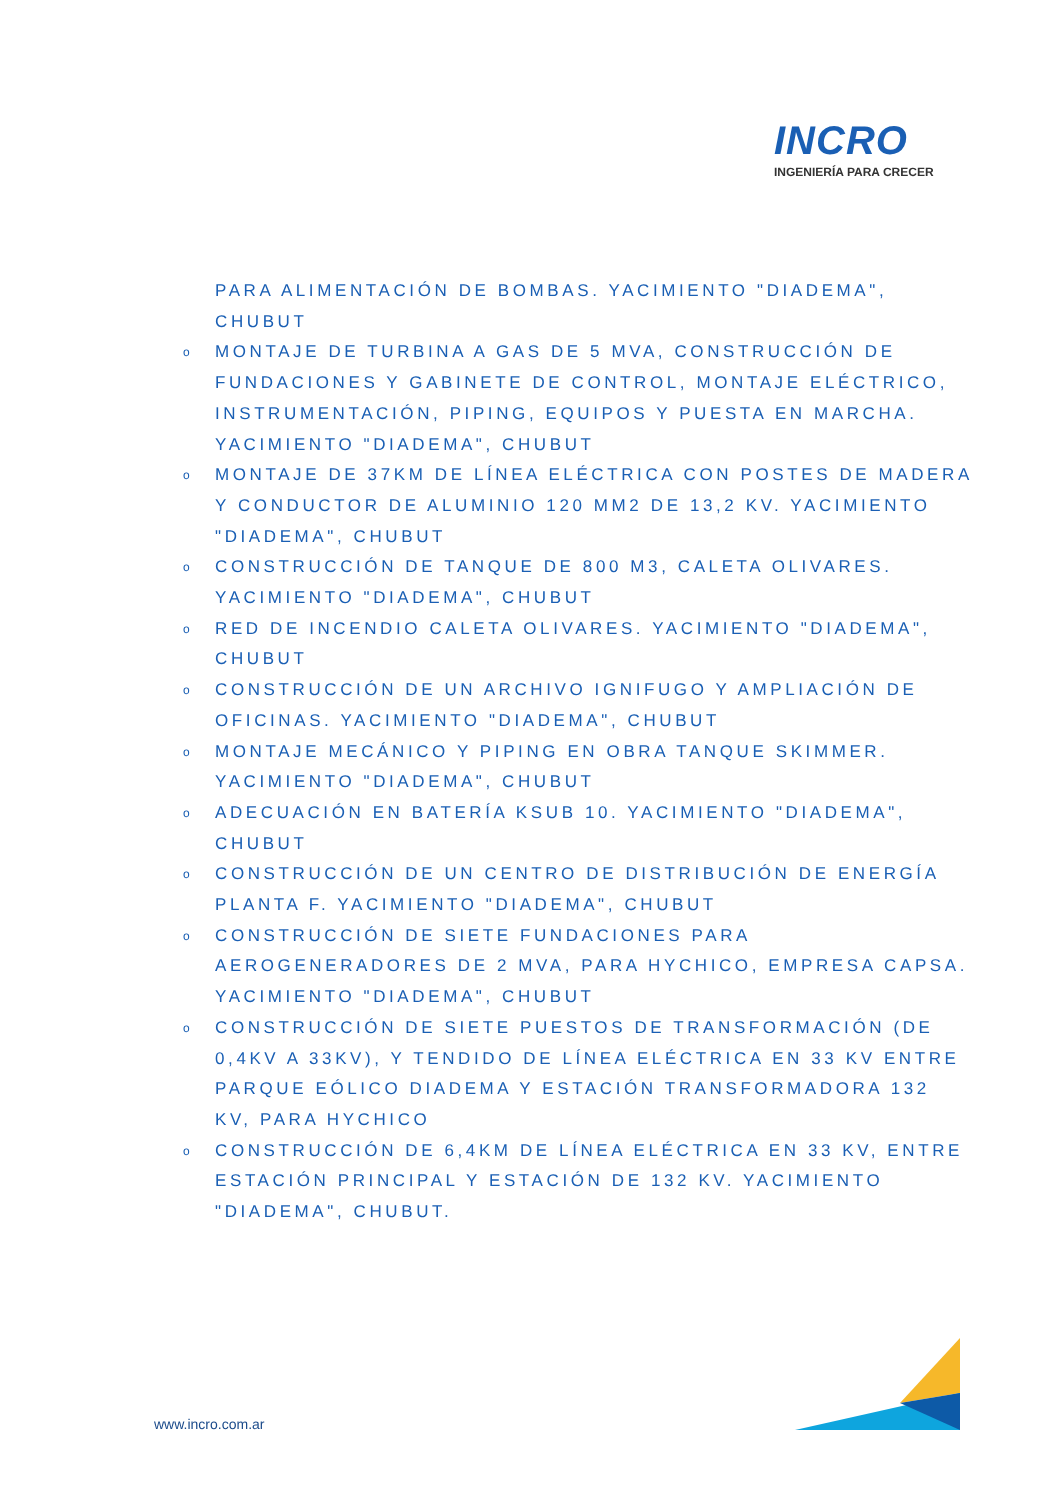INCRO
INGENIERÍA PARA CRECER
PARA ALIMENTACIÓN DE BOMBAS. YACIMIENTO "DIADEMA", CHUBUT
o MONTAJE DE TURBINA A GAS DE 5 MVA, CONSTRUCCIÓN DE FUNDACIONES Y GABINETE DE CONTROL, MONTAJE ELÉCTRICO, INSTRUMENTACIÓN, PIPING, EQUIPOS Y PUESTA EN MARCHA. YACIMIENTO "DIADEMA", CHUBUT
o MONTAJE DE 37KM DE LÍNEA ELÉCTRICA CON POSTES DE MADERA Y CONDUCTOR DE ALUMINIO 120 MM2 DE 13,2 KV. YACIMIENTO "DIADEMA", CHUBUT
o CONSTRUCCIÓN DE TANQUE DE 800 M3, CALETA OLIVARES. YACIMIENTO "DIADEMA", CHUBUT
o RED DE INCENDIO CALETA OLIVARES. YACIMIENTO "DIADEMA", CHUBUT
o CONSTRUCCIÓN DE UN ARCHIVO IGNIFUGO Y AMPLIACIÓN DE OFICINAS. YACIMIENTO "DIADEMA", CHUBUT
o MONTAJE MECÁNICO Y PIPING EN OBRA TANQUE SKIMMER. YACIMIENTO "DIADEMA", CHUBUT
o ADECUACIÓN EN BATERÍA KSUB 10. YACIMIENTO "DIADEMA", CHUBUT
o CONSTRUCCIÓN DE UN CENTRO DE DISTRIBUCIÓN DE ENERGÍA PLANTA F. YACIMIENTO "DIADEMA", CHUBUT
o CONSTRUCCIÓN DE SIETE FUNDACIONES PARA AEROGENERADORES DE 2 MVA, PARA HYCHICO, EMPRESA CAPSA. YACIMIENTO "DIADEMA", CHUBUT
o CONSTRUCCIÓN DE SIETE PUESTOS DE TRANSFORMACIÓN (DE 0,4KV A 33KV), Y TENDIDO DE LÍNEA ELÉCTRICA EN 33 KV ENTRE PARQUE EÓLICO DIADEMA Y ESTACIÓN TRANSFORMADORA 132 KV, PARA HYCHICO
o CONSTRUCCIÓN DE 6,4KM DE LÍNEA ELÉCTRICA EN 33 KV, ENTRE ESTACIÓN PRINCIPAL Y ESTACIÓN DE 132 KV. YACIMIENTO "DIADEMA", CHUBUT.
www.incro.com.ar